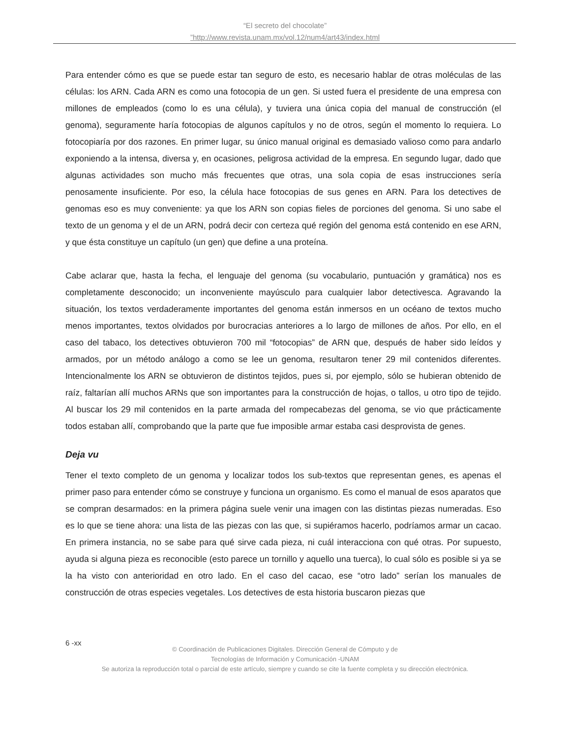“El secreto del chocolate”
”http://www.revista.unam.mx/vol.12/num4/art43/index.html
Para entender cómo es que se puede estar tan seguro de esto, es necesario hablar de otras moléculas de las células: los ARN. Cada ARN es como una fotocopia de un gen. Si usted fuera el presidente de una empresa con millones de empleados (como lo es una célula), y tuviera una única copia del manual de construcción (el genoma), seguramente haría fotocopias de algunos capítulos y no de otros, según el momento lo requiera. Lo fotocopiaría por dos razones. En primer lugar, su único manual original es demasiado valioso como para andarlo exponiendo a la intensa, diversa y, en ocasiones, peligrosa actividad de la empresa. En segundo lugar, dado que algunas actividades son mucho más frecuentes que otras, una sola copia de esas instrucciones sería penosamente insuficiente. Por eso, la célula hace fotocopias de sus genes en ARN. Para los detectives de genomas eso es muy conveniente: ya que los ARN son copias fieles de porciones del genoma. Si uno sabe el texto de un genoma y el de un ARN, podrá decir con certeza qué región del genoma está contenido en ese ARN, y que ésta constituye un capítulo (un gen) que define a una proteína.
Cabe aclarar que, hasta la fecha, el lenguaje del genoma (su vocabulario, puntuación y gramática) nos es completamente desconocido; un inconveniente mayúsculo para cualquier labor detectivesca. Agravando la situación, los textos verdaderamente importantes del genoma están inmersos en un océano de textos mucho menos importantes, textos olvidados por burocracias anteriores a lo largo de millones de años. Por ello, en el caso del tabaco, los detectives obtuvieron 700 mil “fotocopias” de ARN que, después de haber sido leídos y armados, por un método análogo a como se lee un genoma, resultaron tener 29 mil contenidos diferentes. Intencionalmente los ARN se obtuvieron de distintos tejidos, pues si, por ejemplo, sólo se hubieran obtenido de raíz, faltarían allí muchos ARNs que son importantes para la construcción de hojas, o tallos, u otro tipo de tejido. Al buscar los 29 mil contenidos en la parte armada del rompecabezas del genoma, se vio que prácticamente todos estaban allí, comprobando que la parte que fue imposible armar estaba casi desprovista de genes.
Deja vu
Tener el texto completo de un genoma y localizar todos los sub-textos que representan genes, es apenas el primer paso para entender cómo se construye y funciona un organismo. Es como el manual de esos aparatos que se compran desarmados: en la primera página suele venir una imagen con las distintas piezas numeradas. Eso es lo que se tiene ahora: una lista de las piezas con las que, si supiéramos hacerlo, podríamos armar un cacao. En primera instancia, no se sabe para qué sirve cada pieza, ni cuál interacciona con qué otras. Por supuesto, ayuda si alguna pieza es reconocible (esto parece un tornillo y aquello una tuerca), lo cual sólo es posible si ya se la ha visto con anterioridad en otro lado. En el caso del cacao, ese “otro lado” serían los manuales de construcción de otras especies vegetales. Los detectives de esta historia buscaron piezas que
6 -xx
© Coordinación de Publicaciones Digitales. Dirección General de Cómputo y de
Tecnologías de Información y Comunicación -UNAM
Se autoriza la reproducción total o parcial de este artículo, siempre y cuando se cite la fuente completa y su dirección electrónica.